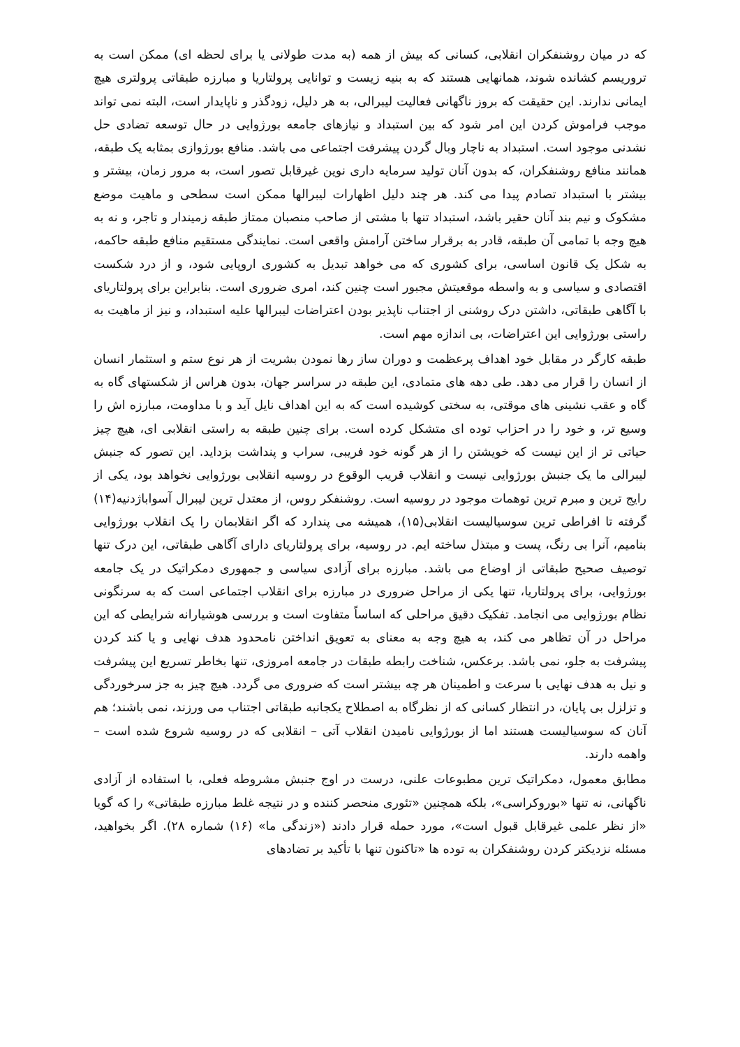که در میان روشنفکران انقلابی، کسانی که بیش از همه (به مدت طولانی یا برای لحظه ای) ممکن است به تروریسم کشانده شوند، همانهایی هستند که به بنیه زیست و توانایی پرولتاریا و مبارزه طبقاتی پرولتری هیچ ایمانی ندارند. این حقیقت که بروز ناگهانی فعالیت لیبرالی، به هر دلیل، زودگذر و ناپایدار است، البته نمی تواند موجب فراموش کردن این امر شود که بین استبداد و نیازهای جامعه بورژوایی در حال توسعه تضادی حل نشدنی موجود است. استبداد به ناچار وبال گردن پیشرفت اجتماعی می باشد. منافع بورژوازی بمثابه یک طبقه، همانند منافع روشنفکران، که بدون آنان تولید سرمایه داری نوین غیرقابل تصور است، به مرور زمان، بیشتر و بیشتر با استبداد تصادم پیدا می کند. هر چند دلیل اظهارات لیبرالها ممکن است سطحی و ماهیت موضع مشکوک و نیم بند آنان حقیر باشد، استبداد تنها با مشتی از صاحب منصبان ممتاز طبقه زمیندار و تاجر، و نه به هیچ وجه با تمامی آن طبقه، قادر به برقرار ساختن آرامش واقعی است. نمایندگی مستقیم منافع طبقه حاکمه، به شکل یک قانون اساسی، برای کشوری که می خواهد تبدیل به کشوری اروپایی شود، و از درد شکست اقتصادی و سیاسی و به واسطه موقعیتش مجبور است چنین کند، امری ضروری است. بنابراین برای پرولتاریای با آگاهی طبقاتی، داشتن درک روشنی از اجتناب ناپذیر بودن اعتراضات لیبرالها علیه استبداد، و نیز از ماهیت به راستی بورژوایی این اعتراضات، بی اندازه مهم است.
طبقه کارگر در مقابل خود اهداف پرعظمت و دوران ساز رها نمودن بشریت از هر نوع ستم و استثمار انسان از انسان را قرار می دهد. طی دهه های متمادی، این طبقه در سراسر جهان، بدون هراس از شکستهای گاه به گاه و عقب نشینی های موقتی، به سختی کوشیده است که به این اهداف نایل آید و با مداومت، مبارزه اش را وسیع تر، و خود را در احزاب توده ای متشکل کرده است. برای چنین طبقه به راستی انقلابی ای، هیچ چیز حیاتی تر از این نیست که خویشتن را از هر گونه خود فریبی، سراب و پنداشت بزداید. این تصور که جنبش لیبرالی ما یک جنبش بورژوایی نیست و انقلاب قریب الوقوع در روسیه انقلابی بورژوایی نخواهد بود، یکی از رایج ترین و مبرم ترین توهمات موجود در روسیه است. روشنفکر روس، از معتدل ترین لیبرال آسواباژدنیه(۱۴) گرفته تا افراطی ترین سوسیالیست انقلابی(۱۵)، همیشه می پندارد که اگر انقلابمان را یک انقلاب بورژوایی بنامیم، آنرا بی رنگ، پست و مبتذل ساخته ایم. در روسیه، برای پرولتاریای دارای آگاهی طبقاتی، این درک تنها توصیف صحیح طبقاتی از اوضاع می باشد. مبارزه برای آزادی سیاسی و جمهوری دمکراتیک در یک جامعه بورژوایی، برای پرولتاریا، تنها یکی از مراحل ضروری در مبارزه برای انقلاب اجتماعی است که به سرنگونی نظام بورژوایی می انجامد. تفکیک دقیق مراحلی که اساساً متفاوت است و بررسی هوشیارانه شرایطی که این مراحل در آن تظاهر می کند، به هیچ وجه به معنای به تعویق انداختن نامحدود هدف نهایی و یا کند کردن پیشرفت به جلو، نمی باشد. برعکس، شناخت رابطه طبقات در جامعه امروزی، تنها بخاطر تسریع این پیشرفت و نیل به هدف نهایی با سرعت و اطمینان هر چه بیشتر است که ضروری می گردد. هیچ چیز به جز سرخوردگی و تزلزل بی پایان، در انتظار کسانی که از نظرگاه به اصطلاح یکجانبه طبقاتی اجتناب می ورزند، نمی باشند؛ هم آنان که سوسیالیست هستند اما از بورژوایی نامیدن انقلاب آتی – انقلابی که در روسیه شروع شده است – واهمه دارند.
مطابق معمول، دمکراتیک ترین مطبوعات علنی، درست در اوج جنبش مشروطه فعلی، با استفاده از آزادی ناگهانی، نه تنها «بوروکراسی»، بلکه همچنین «تئوری منحصر کننده و در نتیجه غلط مبارزه طبقاتی» را که گویا «از نظر علمی غیرقابل قبول است»، مورد حمله قرار دادند («زندگی ما» (۱۶) شماره ۲۸). اگر بخواهید، مسئله نزدیکتر کردن روشنفکران به توده ها «تاکنون تنها با تأکید بر تضادهای